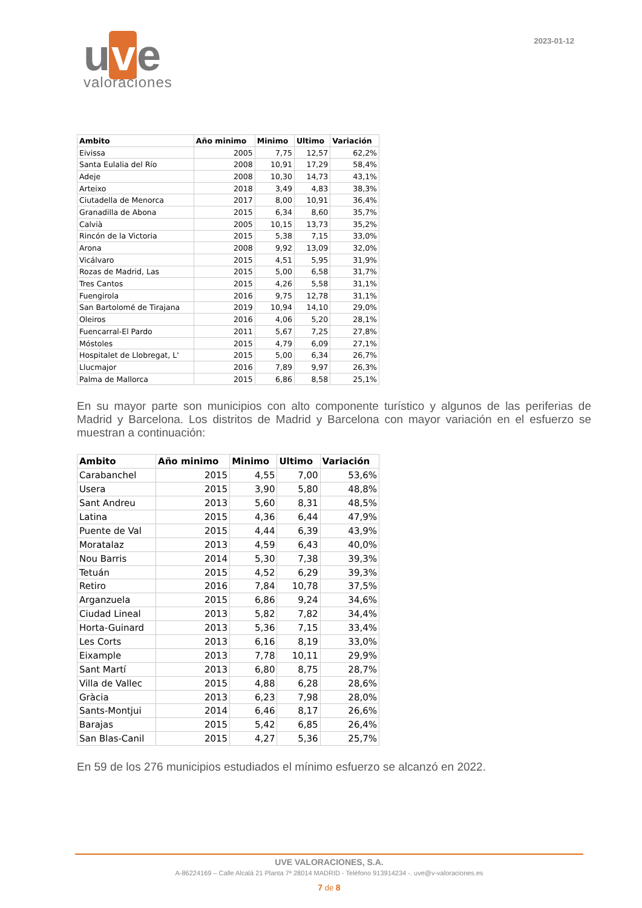u v e
valoraciones
2023-01-12
| Ambito | Año minimo | Minimo | Ultimo | Variación |
| --- | --- | --- | --- | --- |
| Eivissa | 2005 | 7,75 | 12,57 | 62,2% |
| Santa Eulalia del Río | 2008 | 10,91 | 17,29 | 58,4% |
| Adeje | 2008 | 10,30 | 14,73 | 43,1% |
| Arteixo | 2018 | 3,49 | 4,83 | 38,3% |
| Ciutadella de Menorca | 2017 | 8,00 | 10,91 | 36,4% |
| Granadilla de Abona | 2015 | 6,34 | 8,60 | 35,7% |
| Calvià | 2005 | 10,15 | 13,73 | 35,2% |
| Rincón de la Victoria | 2015 | 5,38 | 7,15 | 33,0% |
| Arona | 2008 | 9,92 | 13,09 | 32,0% |
| Vicálvaro | 2015 | 4,51 | 5,95 | 31,9% |
| Rozas de Madrid, Las | 2015 | 5,00 | 6,58 | 31,7% |
| Tres Cantos | 2015 | 4,26 | 5,58 | 31,1% |
| Fuengirola | 2016 | 9,75 | 12,78 | 31,1% |
| San Bartolomé de Tirajana | 2019 | 10,94 | 14,10 | 29,0% |
| Oleiros | 2016 | 4,06 | 5,20 | 28,1% |
| Fuencarral-El Pardo | 2011 | 5,67 | 7,25 | 27,8% |
| Móstoles | 2015 | 4,79 | 6,09 | 27,1% |
| Hospitalet de Llobregat, L' | 2015 | 5,00 | 6,34 | 26,7% |
| Llucmajor | 2016 | 7,89 | 9,97 | 26,3% |
| Palma de Mallorca | 2015 | 6,86 | 8,58 | 25,1% |
En su mayor parte son municipios con alto componente turístico y algunos de las periferias de Madrid y Barcelona. Los distritos de Madrid y Barcelona con mayor variación en el esfuerzo se muestran a continuación:
| Ambito | Año minimo | Minimo | Ultimo | Variación |
| --- | --- | --- | --- | --- |
| Carabanchel | 2015 | 4,55 | 7,00 | 53,6% |
| Usera | 2015 | 3,90 | 5,80 | 48,8% |
| Sant Andreu | 2013 | 5,60 | 8,31 | 48,5% |
| Latina | 2015 | 4,36 | 6,44 | 47,9% |
| Puente de Val | 2015 | 4,44 | 6,39 | 43,9% |
| Moratalaz | 2013 | 4,59 | 6,43 | 40,0% |
| Nou Barris | 2014 | 5,30 | 7,38 | 39,3% |
| Tetuán | 2015 | 4,52 | 6,29 | 39,3% |
| Retiro | 2016 | 7,84 | 10,78 | 37,5% |
| Arganzuela | 2015 | 6,86 | 9,24 | 34,6% |
| Ciudad Lineal | 2013 | 5,82 | 7,82 | 34,4% |
| Horta-Guinard | 2013 | 5,36 | 7,15 | 33,4% |
| Les Corts | 2013 | 6,16 | 8,19 | 33,0% |
| Eixample | 2013 | 7,78 | 10,11 | 29,9% |
| Sant Martí | 2013 | 6,80 | 8,75 | 28,7% |
| Villa de Vallec | 2015 | 4,88 | 6,28 | 28,6% |
| Gràcia | 2013 | 6,23 | 7,98 | 28,0% |
| Sants-Montjui | 2014 | 6,46 | 8,17 | 26,6% |
| Barajas | 2015 | 5,42 | 6,85 | 26,4% |
| San Blas-Canil | 2015 | 4,27 | 5,36 | 25,7% |
En 59 de los 276 municipios estudiados el mínimo esfuerzo se alcanzó en 2022.
UVE VALORACIONES, S.A.
A-86224169 – Calle Alcalá 21 Planta 7ª 28014 MADRID - Teléfono 913914234 -. uve@v-valoraciones.es
7 de 8